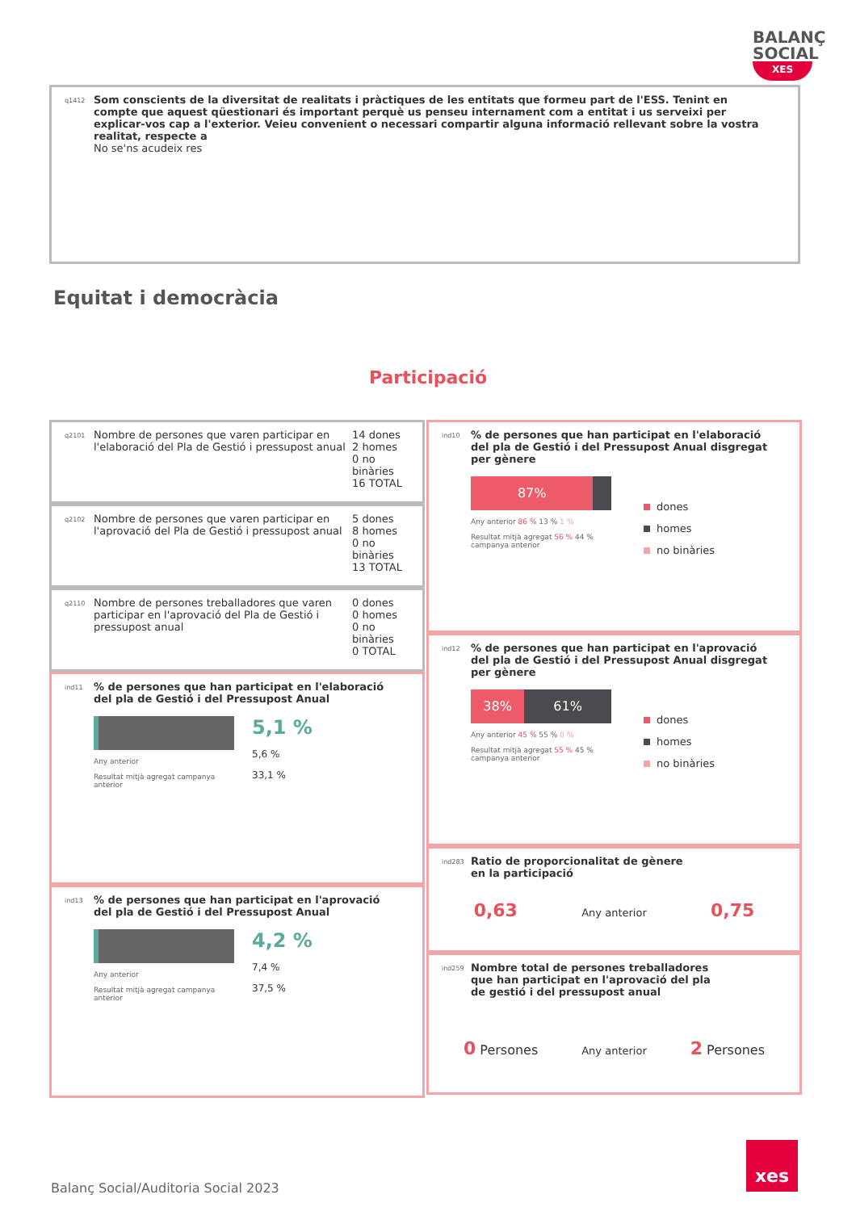BALANÇ
SOCIAL
XES
q1412
Som conscients de la diversitat de realitats i pràctiques de les entitats que formeu part de l'ESS. Tenint en compte que aquest qüestionari és important perquè us penseu internament com a entitat i us serveixi per explicar-vos cap a l'exterior. Veieu convenient o necessari compartir alguna informació rellevant sobre la vostra realitat, respecte a
No se'ns acudeix res
Equitat i democràcia
Participació
q2101
Nombre de persones que varen participar en l'elaboració del Pla de Gestió i pressupost anual
14 dones
2 homes
0 no binàries
16 TOTAL
q2102
Nombre de persones que varen participar en l'aprovació del Pla de Gestió i pressupost anual
5 dones
8 homes
0 no binàries
13 TOTAL
q2110
Nombre de persones treballadores que varen participar en l'aprovació del Pla de Gestió i pressupost anual
0 dones
0 homes
0 no binàries
0 TOTAL
ind11% de persones que han participat en l'elaboració del pla de Gestió i del Pressupost Anual
Any anterior
Resultat mitjà agregat campanya anterior
5,1 %
5,6 %
33,1 %
ind13% de persones que han participat en l'aprovació del pla de Gestió i del Pressupost Anual
Any anterior
Resultat mitjà agregat campanya anterior
4,2 %
7,4 %
37,5 %
ind10% de persones que han participat en l'elaboració del pla de Gestió i del Pressupost Anual disgregat per gènere
87%
Any anterior 86 % 13 % 1 %
Resultat mitjà agregat 56 % 44 % campanya anterior
dones
homes
no binàries
ind12% de persones que han participat en l'aprovació del pla de Gestió i del Pressupost Anual disgregat per gènere
38% 61%
Any anterior 45 % 55 % 0 %
Resultat mitjà agregat 55 % 45 % campanya anterior
dones
homes
no binàries
ind283 Ratio de proporcionalitat de gènere en la participació
0,63 Any anterior 0,75
ind259 Nombre total de persones treballadores que han participat en l'aprovació del pla de gestió i del pressupost anual
0 Persones Any anterior 2 Persones
Balanç Social/Auditoria Social 2023
xes